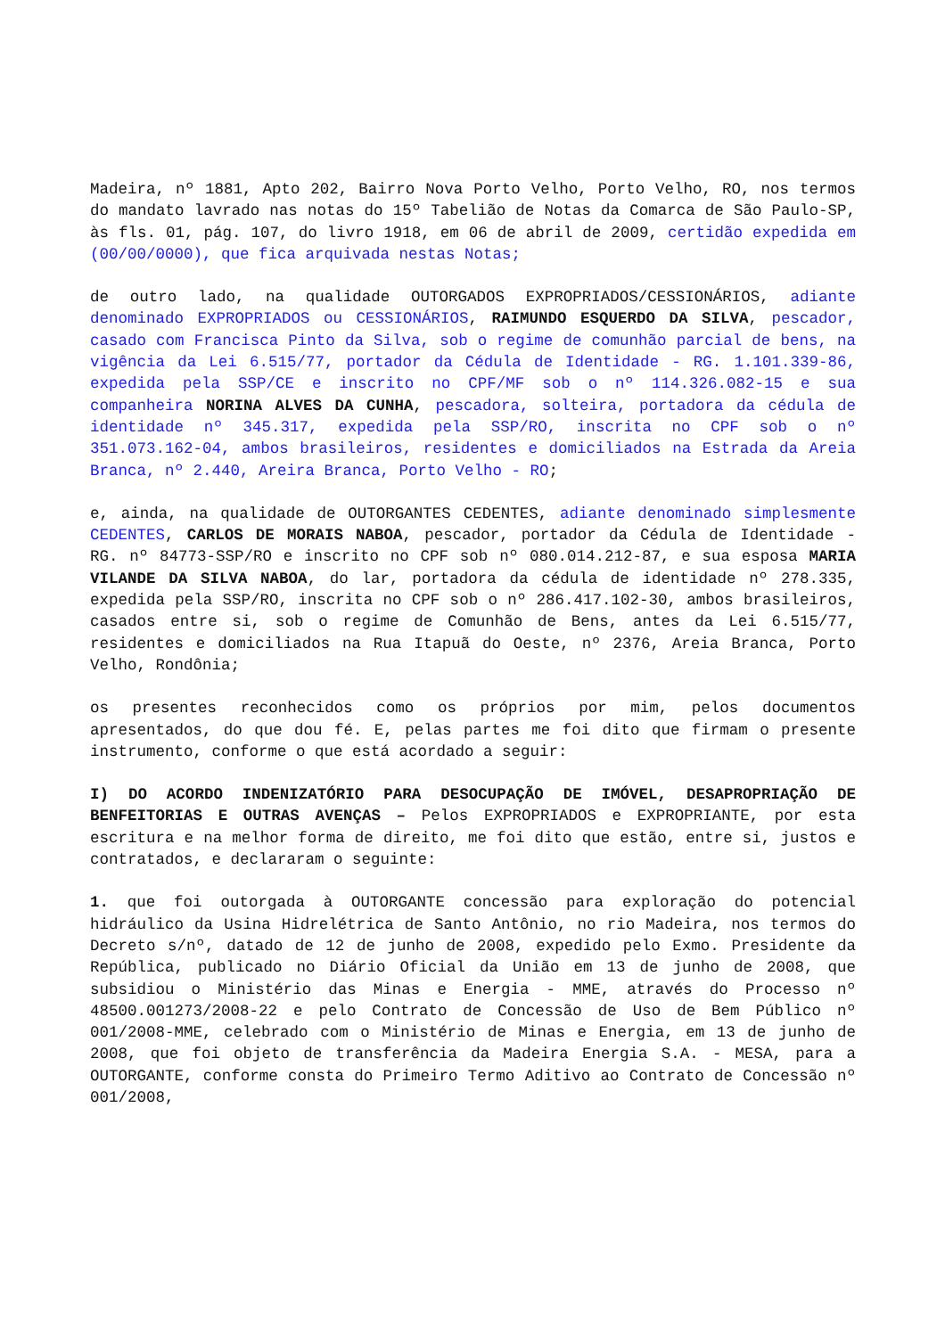Madeira, nº 1881, Apto 202, Bairro Nova Porto Velho, Porto Velho, RO, nos termos do mandato lavrado nas notas do 15º Tabelião de Notas da Comarca de São Paulo-SP, às fls. 01, pág. 107, do livro 1918, em 06 de abril de 2009, certidão expedida em (00/00/0000), que fica arquivada nestas Notas;
de outro lado, na qualidade OUTORGADOS EXPROPRIADOS/CESSIONÁRIOS, adiante denominado EXPROPRIADOS ou CESSIONÁRIOS, RAIMUNDO ESQUERDO DA SILVA, pescador, casado com Francisca Pinto da Silva, sob o regime de comunhão parcial de bens, na vigência da Lei 6.515/77, portador da Cédula de Identidade - RG. 1.101.339-86, expedida pela SSP/CE e inscrito no CPF/MF sob o nº 114.326.082-15 e sua companheira NORINA ALVES DA CUNHA, pescadora, solteira, portadora da cédula de identidade nº 345.317, expedida pela SSP/RO, inscrita no CPF sob o nº 351.073.162-04, ambos brasileiros, residentes e domiciliados na Estrada da Areia Branca, nº 2.440, Areira Branca, Porto Velho - RO;
e, ainda, na qualidade de OUTORGANTES CEDENTES, adiante denominado simplesmente CEDENTES, CARLOS DE MORAIS NABOA, pescador, portador da Cédula de Identidade - RG. nº 84773-SSP/RO e inscrito no CPF sob nº 080.014.212-87, e sua esposa MARIA VILANDE DA SILVA NABOA, do lar, portadora da cédula de identidade nº 278.335, expedida pela SSP/RO, inscrita no CPF sob o nº 286.417.102-30, ambos brasileiros, casados entre si, sob o regime de Comunhão de Bens, antes da Lei 6.515/77, residentes e domiciliados na Rua Itapuã do Oeste, nº 2376, Areia Branca, Porto Velho, Rondônia;
os presentes reconhecidos como os próprios por mim, pelos documentos apresentados, do que dou fé. E, pelas partes me foi dito que firmam o presente instrumento, conforme o que está acordado a seguir:
I) DO ACORDO INDENIZATÓRIO PARA DESOCUPAÇÃO DE IMÓVEL, DESAPROPRIAÇÃO DE BENFEITORIAS E OUTRAS AVENÇAS – Pelos EXPROPRIADOS e EXPROPRIANTE, por esta escritura e na melhor forma de direito, me foi dito que estão, entre si, justos e contratados, e declararam o seguinte:
1. que foi outorgada à OUTORGANTE concessão para exploração do potencial hidráulico da Usina Hidrelétrica de Santo Antônio, no rio Madeira, nos termos do Decreto s/nº, datado de 12 de junho de 2008, expedido pelo Exmo. Presidente da República, publicado no Diário Oficial da União em 13 de junho de 2008, que subsidiou o Ministério das Minas e Energia - MME, através do Processo nº 48500.001273/2008-22 e pelo Contrato de Concessão de Uso de Bem Público nº 001/2008-MME, celebrado com o Ministério de Minas e Energia, em 13 de junho de 2008, que foi objeto de transferência da Madeira Energia S.A. - MESA, para a OUTORGANTE, conforme consta do Primeiro Termo Aditivo ao Contrato de Concessão nº 001/2008,